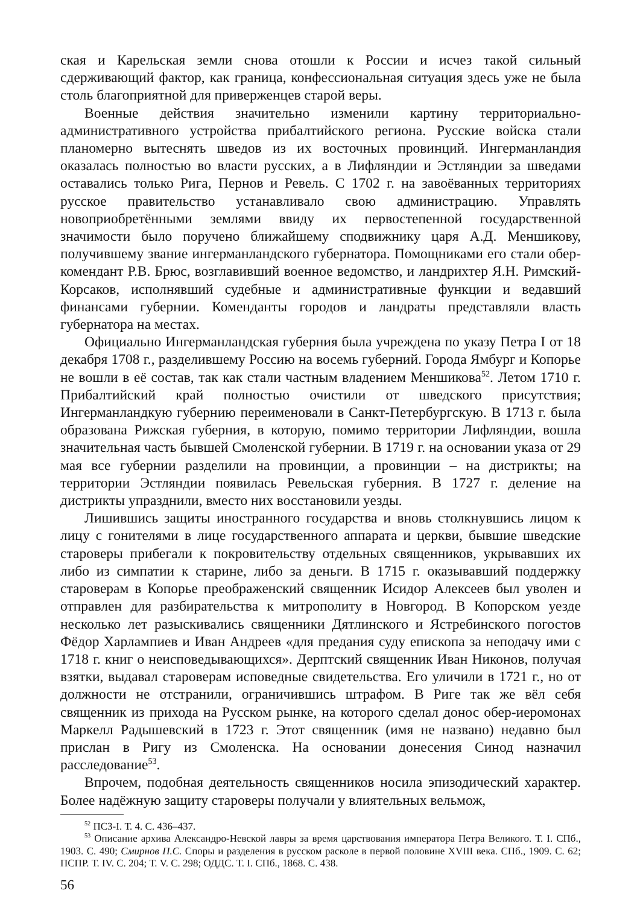ская и Карельская земли снова отошли к России и исчез такой сильный сдерживающий фактор, как граница, конфессиональная ситуация здесь уже не была столь благоприятной для приверженцев старой веры.
Военные действия значительно изменили картину территориально-административного устройства прибалтийского региона. Русские войска стали планомерно вытеснять шведов из их восточных провинций. Ингерманландия оказалась полностью во власти русских, а в Лифляндии и Эстляндии за шведами оставались только Рига, Пернов и Ревель. С 1702 г. на завоёванных территориях русское правительство устанавливало свою администрацию. Управлять новоприобретёнными землями ввиду их первостепенной государственной значимости было поручено ближайшему сподвижнику царя А.Д. Меншикову, получившему звание ингерманландского губернатора. Помощниками его стали обер-комендант Р.В. Брюс, возглавивший военное ведомство, и ландрихтер Я.Н. Римский-Корсаков, исполнявший судебные и административные функции и ведавший финансами губернии. Коменданты городов и ландраты представляли власть губернатора на местах.
Официально Ингерманландская губерния была учреждена по указу Петра I от 18 декабря 1708 г., разделившему Россию на восемь губерний. Города Ямбург и Копорье не вошли в её состав, так как стали частным владением Меншикова<sup>52</sup>. Летом 1710 г. Прибалтийский край полностью очистили от шведского присутствия; Ингерманландкую губернию переименовали в Санкт-Петербургскую. В 1713 г. была образована Рижская губерния, в которую, помимо территории Лифляндии, вошла значительная часть бывшей Смоленской губернии. В 1719 г. на основании указа от 29 мая все губернии разделили на провинции, а провинции – на дистрикты; на территории Эстляндии появилась Ревельская губерния. В 1727 г. деление на дистрикты упразднили, вместо них восстановили уезды.
Лишившись защиты иностранного государства и вновь столкнувшись лицом к лицу с гонителями в лице государственного аппарата и церкви, бывшие шведские староверы прибегали к покровительству отдельных священников, укрывавших их либо из симпатии к старине, либо за деньги. В 1715 г. оказывавший поддержку староверам в Копорье преображенский священник Исидор Алексеев был уволен и отправлен для разбирательства к митрополиту в Новгород. В Копорском уезде несколько лет разыскивались священники Дятлинского и Ястребинского погостов Фёдор Харлампиев и Иван Андреев «для предания суду епископа за неподачу ими с 1718 г. книг о неисповедывающихся». Дерптский священник Иван Никонов, получая взятки, выдавал староверам исповедные свидетельства. Его уличили в 1721 г., но от должности не отстранили, ограничившись штрафом. В Риге так же вёл себя священник из прихода на Русском рынке, на которого сделал донос обер-иеромонах Маркелл Радышевский в 1723 г. Этот священник (имя не названо) недавно был прислан в Ригу из Смоленска. На основании донесения Синод назначил расследование<sup>53</sup>.
Впрочем, подобная деятельность священников носила эпизодический характер. Более надёжную защиту староверы получали у влиятельных вельмож,
<sup>52</sup> ПСЗ-I. Т. 4. С. 436–437.
<sup>53</sup> Описание архива Александро-Невской лавры за время царствования императора Петра Великого. Т. I. СПб., 1903. С. 490; Смирнов П.С. Споры и разделения в русском расколе в первой половине XVIII века. СПб., 1909. С. 62; ПСПР. Т. IV. С. 204; Т. V. С. 298; ОДДС. Т. I. СПб., 1868. С. 438.
56